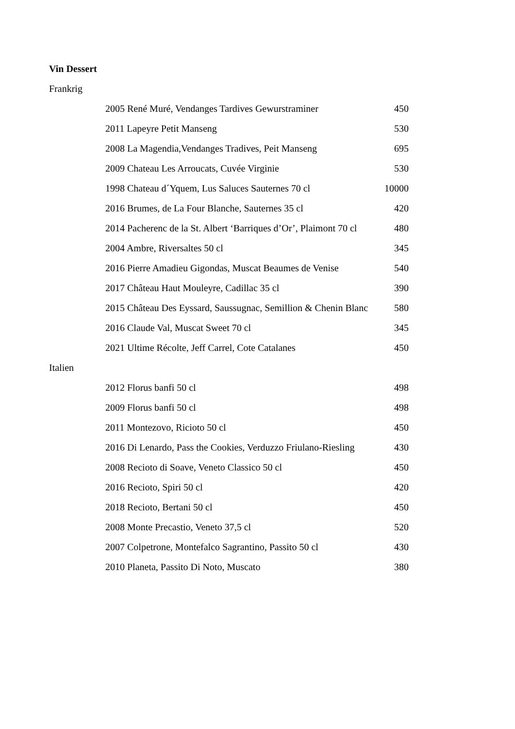Vin Dessert
Frankrig
| 2005 René Muré, Vendanges Tardives Gewurstraminer | 450 |
| 2011 Lapeyre Petit Manseng | 530 |
| 2008 La Magendia,Vendanges Tradives, Peit Manseng | 695 |
| 2009 Chateau Les Arroucats, Cuvée Virginie | 530 |
| 1998 Chateau d´Yquem, Lus Saluces Sauternes 70 cl | 10000 |
| 2016 Brumes, de La Four Blanche, Sauternes 35 cl | 420 |
| 2014 Pacherenc de la St. Albert ‘Barriques d’Or’, Plaimont 70 cl | 480 |
| 2004 Ambre, Riversaltes 50 cl | 345 |
| 2016 Pierre Amadieu Gigondas, Muscat Beaumes de Venise | 540 |
| 2017 Château Haut Mouleyre, Cadillac 35 cl | 390 |
| 2015 Château Des Eyssard, Saussugnac, Semillion & Chenin Blanc | 580 |
| 2016 Claude Val, Muscat Sweet 70 cl | 345 |
| 2021 Ultime Récolte, Jeff Carrel, Cote Catalanes | 450 |
Italien
| 2012 Florus banfi 50 cl | 498 |
| 2009 Florus banfi 50 cl | 498 |
| 2011 Montezovo, Ricioto 50 cl | 450 |
| 2016 Di Lenardo, Pass the Cookies, Verduzzo Friulano-Riesling | 430 |
| 2008 Recioto di Soave, Veneto Classico 50 cl | 450 |
| 2016 Recioto, Spiri 50 cl | 420 |
| 2018 Recioto, Bertani 50 cl | 450 |
| 2008 Monte Precastio, Veneto 37,5 cl | 520 |
| 2007 Colpetrone, Montefalco Sagrantino, Passito 50 cl | 430 |
| 2010 Planeta, Passito Di Noto, Muscato | 380 |